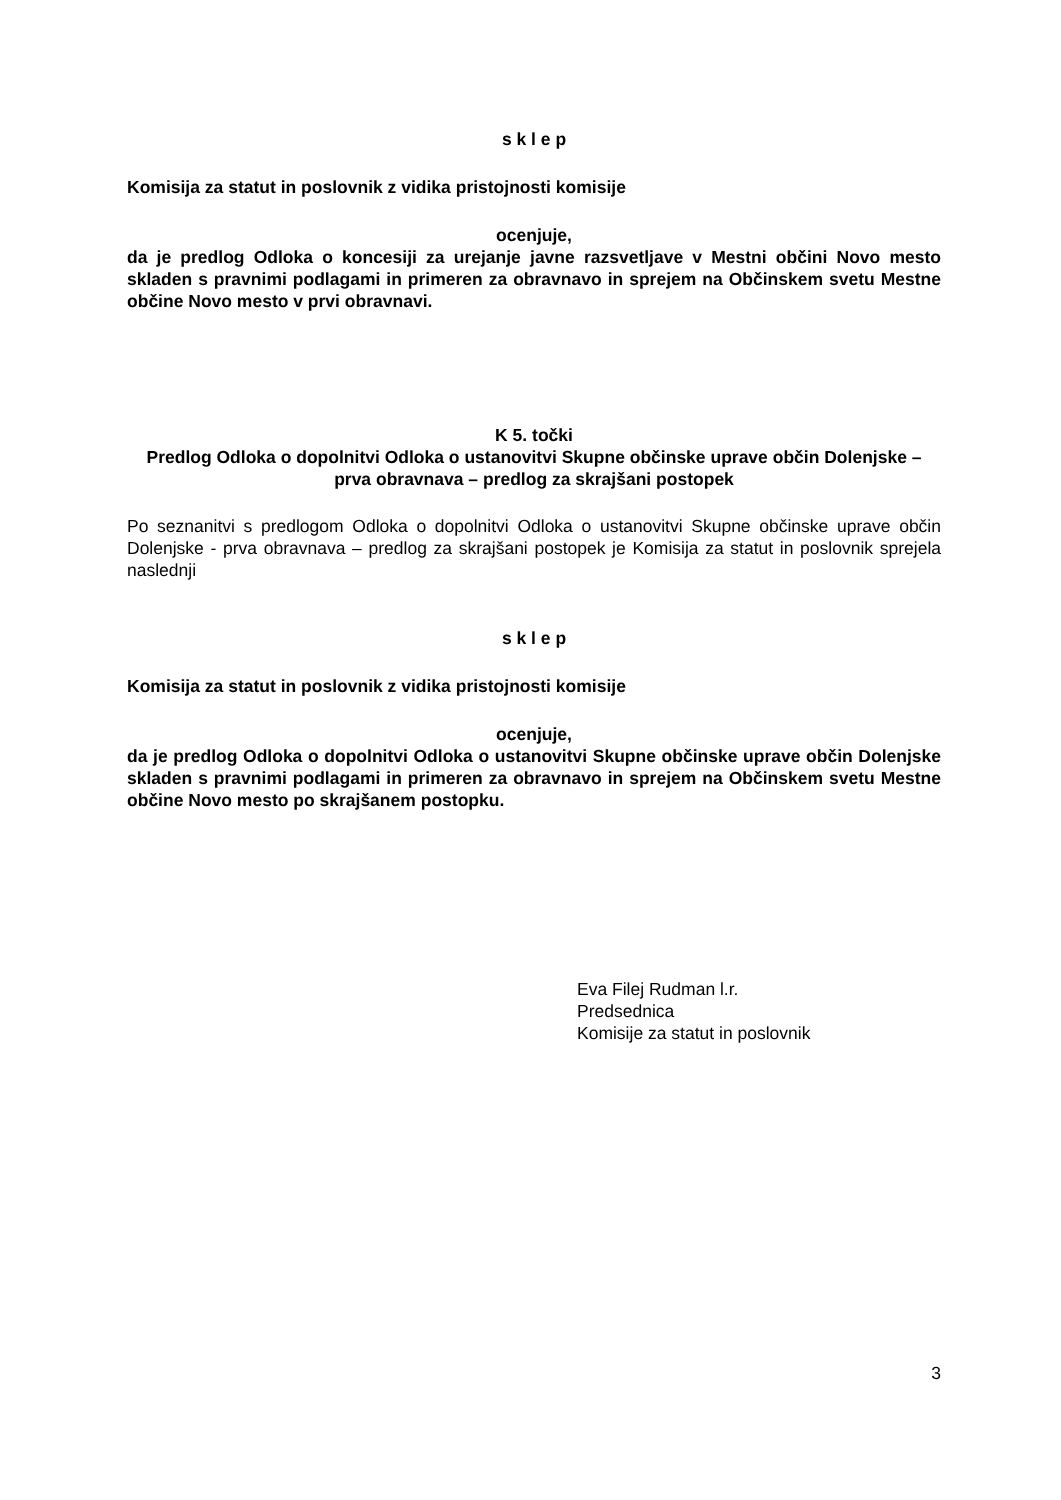s k l e p
Komisija za statut in poslovnik z vidika pristojnosti komisije
ocenjuje,
da je predlog Odloka o koncesiji za urejanje javne razsvetljave v Mestni občini Novo mesto skladen s pravnimi podlagami in primeren za obravnavo in sprejem na Občinskem svetu Mestne občine Novo mesto v prvi obravnavi.
K 5. točki
Predlog Odloka o dopolnitvi Odloka o ustanovitvi Skupne občinske uprave občin Dolenjske – prva obravnava – predlog za skrajšani postopek
Po seznanitvi s predlogom Odloka o dopolnitvi Odloka o ustanovitvi Skupne občinske uprave občin Dolenjske - prva obravnava – predlog za skrajšani postopek je Komisija za statut in poslovnik sprejela naslednji
s k l e p
Komisija za statut in poslovnik z vidika pristojnosti komisije
ocenjuje,
da je predlog Odloka o dopolnitvi Odloka o ustanovitvi Skupne občinske uprave občin Dolenjske skladen s pravnimi podlagami in primeren za obravnavo in sprejem na Občinskem svetu Mestne občine Novo mesto po skrajšanem postopku.
Eva Filej Rudman l.r.
Predsednica
Komisije za statut in poslovnik
3